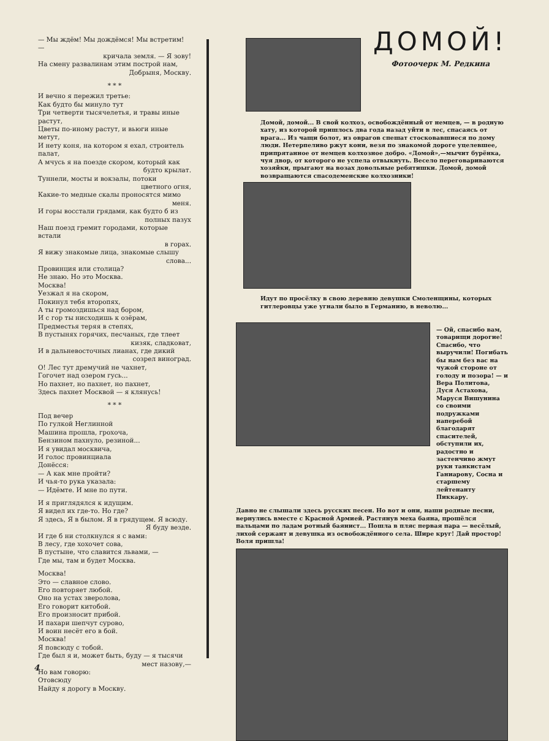— Мы ждём! Мы дождёмся! Мы встретим! —
кричала земля. — Я зову!
На смену развалинам этим построй нам,
Добрыня, Москву.
* * *
И вечно я пережил третье:
Как будто бы минуло тут
Три четверти тысячелетья, и травы иные растут,
Цветы по-иному растут, и вьюги иные метут,
И нету коня, на котором я ехал, строитель палат,
А мчусь я на поезде скором, который как
будто крылат.
Туннели, мосты и вокзалы, потоки
цветного огня,
Какие-то медные скалы проносятся мимо
меня.
И горы восстали грядами, как будто б из
полных пазух
Наш поезд гремит городами, которые встали
в горах.
Я вижу знакомые лица, знакомые слышу
слова...
Провинция или столица?
Не знаю. Но это Москва.
Москва!
Уезжал я на скором,
Покинул тебя второпях,
А ты громоздишься над бором,
И с гор ты нисходишь к озёрам,
Предместья теряя в степях,
В пустынях горячих, песчаных, где тлеет
кизяк, сладковат,
И в дальневосточных лианах, где дикий
созрел виноград.
О! Лес тут дремучий не чахнет,
Гогочет над озером гусь...
Но пахнет, но пахнет, но пахнет,
Здесь пахнет Москвой — я клянусь!
* * *
Под вечер
По гулкой Неглинной
Машина прошла, грохоча,
Бензином пахнуло, резиной...
И я увидал москвича,
И голос провинциала
Донёсся:
— А как мне пройти?
И чья-то рука указала:
— Идёмте. И мне по пути.
И я приглядялся к идущим.
Я видел их где-то. Но где?
Я здесь, Я в былом. Я в грядущем. Я всюду.
Я буду везде.
И где б ни столкнулся я с вами:
В лесу, где хохочет сова,
В пустыне, что славится львами, —
Где мы, там и будет Москва.
Москва!
Это — славное слово.
Его повторяет любой.
Оно на устах зверолова,
Его говорит китобой.
Его произносит прибой.
И пахари шепчут сурово,
И воин несёт его в бой.
Москва!
Я повсюду с тобой.
Где был я и, может быть, буду — я тысячи
мест назову,—
Но вам говорю:
Отовсюду
Найду я дорогу в Москву.
ДОМОЙ!
Фотоочерк М. Редкина
Домой, домой... В свой колхоз, освобождённый от немцев, — в родную хату, из которой пришлось два года назад уйти в лес, спасаясь от врага... Из чащи болот, из оврагов спешат стосковавшиеся по дому люди. Нетерпеливо ржут кони, везя по знакомой дороге уцелевшее, припрятанное от немцев колхозное добро. «Домой»,—мычит бурёнка, чуя двор, от которого не успела отвыкнуть. Весело переговариваются хозяйки, прыгают на возах довольные ребятишки. Домой, домой возвращаются спасодеменские колхозники!
Идут по просёлку в свою деревню девушки Смоленщины, которых гитлеровцы уже угнали было в Германию, в неволю...
— Ой, спасибо вам, товарищи дорогие! Спасибо, что выручили! Погибать бы нам без вас на чужой стороне от голоду и позора! — и Вера Политова, Дуся Астахова, Маруся Вишунина со своими подружками наперебой благодарят спасителей, обступили их, радостно и застенчиво жмут руки танкистам Ганиарову, Сосна и старшему лейтенанту Пиккару.
Давно не слышали здесь русских песен. Но вот и они, наши родные песни, вернулись вместе с Красной Армией. Растянув меха баяна, прошёлся пальцами по ладам ротный баянист... Пошла в пляс первая пара — весёлый, лихой сержант и девушка из освобождённого села. Шире круг! Дай простор! Воля пришла!
4